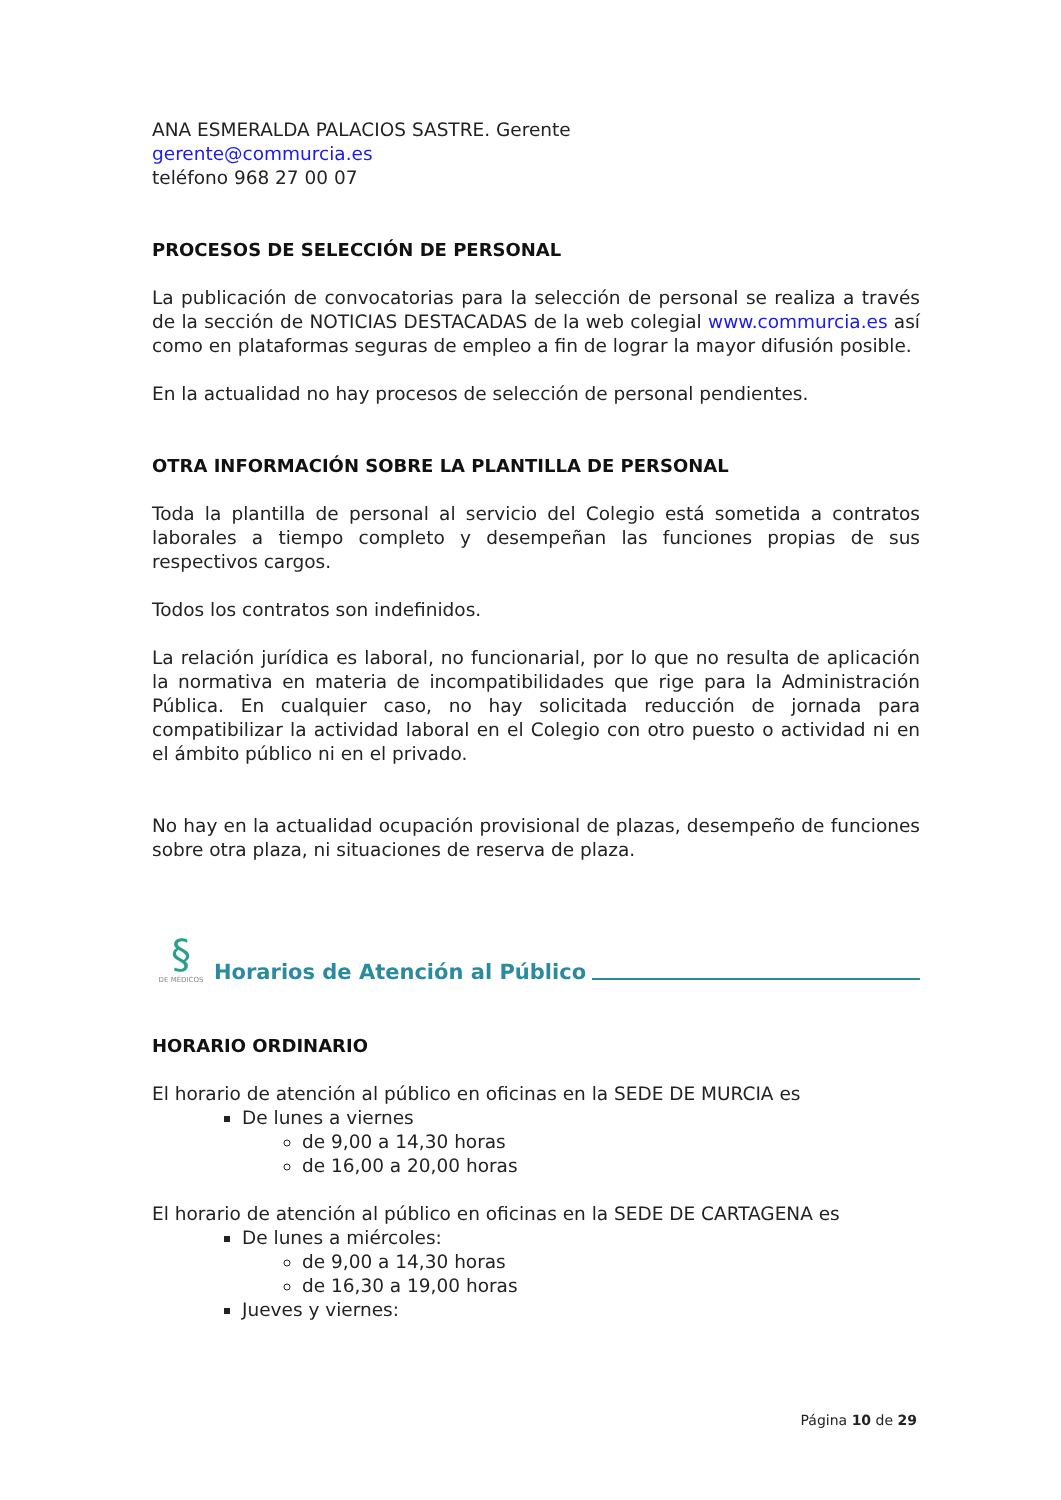ANA ESMERALDA PALACIOS SASTRE. Gerente
gerente@commurcia.es
teléfono 968 27 00 07
PROCESOS DE SELECCIÓN DE PERSONAL
La publicación de convocatorias para la selección de personal se realiza a través de la sección de NOTICIAS DESTACADAS de la web colegial www.commurcia.es así como en plataformas seguras de empleo a fin de lograr la mayor difusión posible.
En la actualidad no hay procesos de selección de personal pendientes.
OTRA INFORMACIÓN SOBRE LA PLANTILLA DE PERSONAL
Toda la plantilla de personal al servicio del Colegio está sometida a contratos laborales a tiempo completo y desempeñan las funciones propias de sus respectivos cargos.
Todos los contratos son indefinidos.
La relación jurídica es laboral, no funcionarial, por lo que no resulta de aplicación la normativa en materia de incompatibilidades que rige para la Administración Pública. En cualquier caso, no hay solicitada reducción de jornada para compatibilizar la actividad laboral en el Colegio con otro puesto o actividad ni en el ámbito público ni en el privado.
No hay en la actualidad ocupación provisional de plazas, desempeño de funciones sobre otra plaza, ni situaciones de reserva de plaza.
§
DE MÉDICOS
Horarios de Atención al Público
HORARIO ORDINARIO
El horario de atención al público en oficinas en la SEDE DE MURCIA es
De lunes a viernes
de 9,00 a 14,30 horas
de 16,00 a 20,00 horas
El horario de atención al público en oficinas en la SEDE DE CARTAGENA es
De lunes a miércoles:
de 9,00 a 14,30 horas
de 16,30 a 19,00 horas
Jueves y viernes:
Página 10 de 29